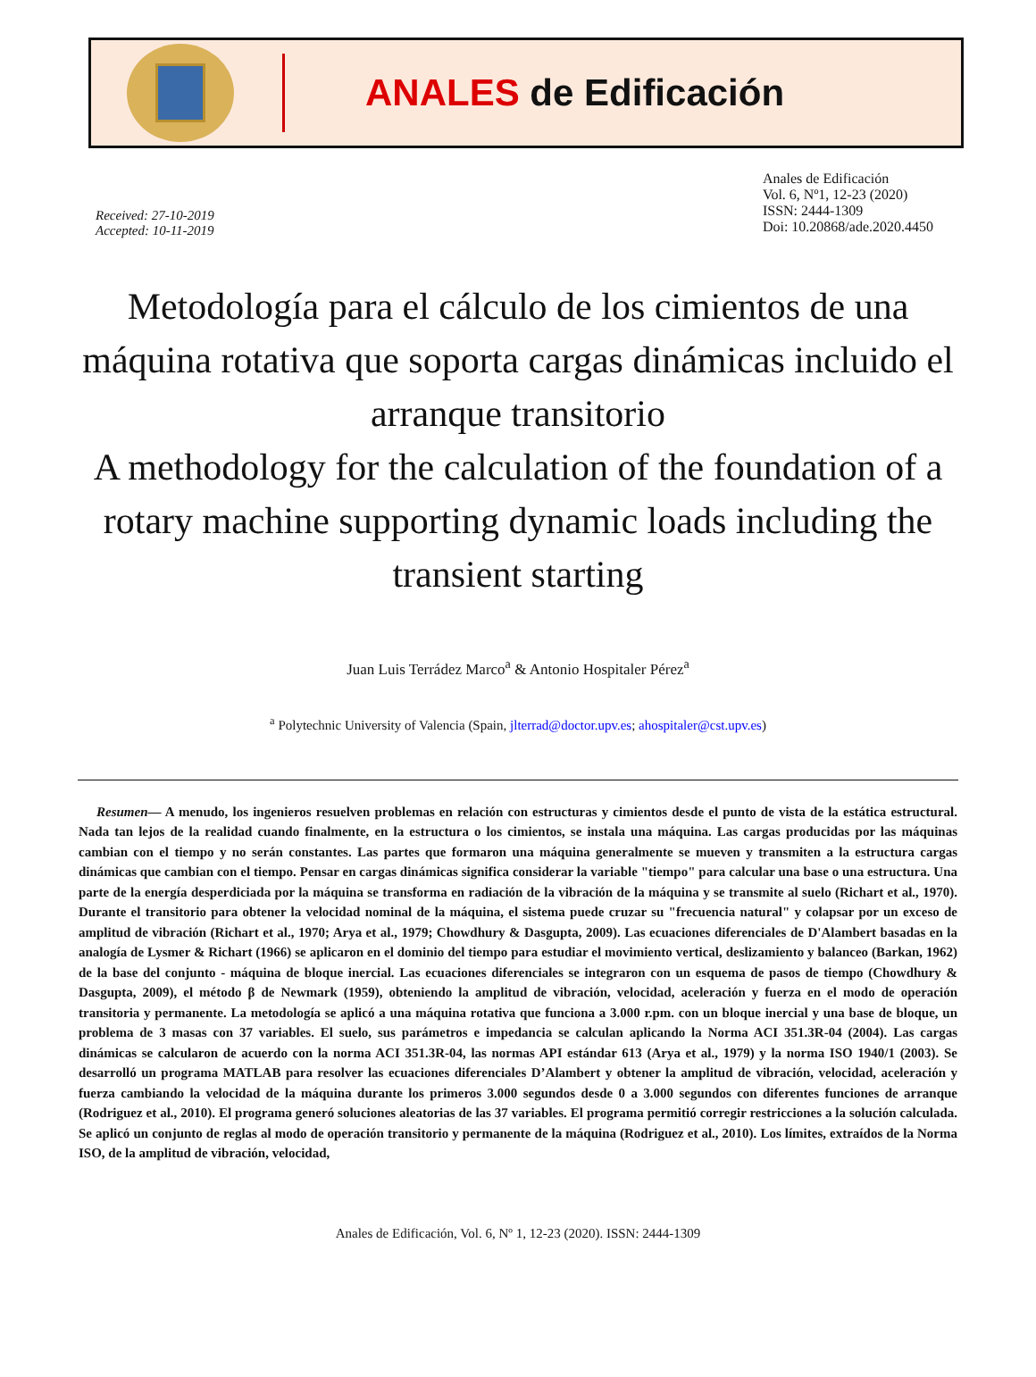ANALES de Edificación
Received: 27-10-2019
Accepted: 10-11-2019
Anales de Edificación
Vol. 6, Nº1, 12-23 (2020)
ISSN: 2444-1309
Doi: 10.20868/ade.2020.4450
Metodología para el cálculo de los cimientos de una máquina rotativa que soporta cargas dinámicas incluido el arranque transitorio
A methodology for the calculation of the foundation of a rotary machine supporting dynamic loads including the transient starting
Juan Luis Terrádez Marco<sup>a</sup> & Antonio Hospitaler Pérez<sup>a</sup>
<sup>a</sup> Polytechnic University of Valencia (Spain, jlterrad@doctor.upv.es; ahospitaler@cst.upv.es)
Resumen— A menudo, los ingenieros resuelven problemas en relación con estructuras y cimientos desde el punto de vista de la estática estructural. Nada tan lejos de la realidad cuando finalmente, en la estructura o los cimientos, se instala una máquina. Las cargas producidas por las máquinas cambian con el tiempo y no serán constantes. Las partes que formaron una máquina generalmente se mueven y transmiten a la estructura cargas dinámicas que cambian con el tiempo. Pensar en cargas dinámicas significa considerar la variable "tiempo" para calcular una base o una estructura. Una parte de la energía desperdiciada por la máquina se transforma en radiación de la vibración de la máquina y se transmite al suelo (Richart et al., 1970). Durante el transitorio para obtener la velocidad nominal de la máquina, el sistema puede cruzar su "frecuencia natural" y colapsar por un exceso de amplitud de vibración (Richart et al., 1970; Arya et al., 1979; Chowdhury & Dasgupta, 2009). Las ecuaciones diferenciales de D'Alambert basadas en la analogía de Lysmer & Richart (1966) se aplicaron en el dominio del tiempo para estudiar el movimiento vertical, deslizamiento y balanceo (Barkan, 1962) de la base del conjunto - máquina de bloque inercial. Las ecuaciones diferenciales se integraron con un esquema de pasos de tiempo (Chowdhury & Dasgupta, 2009), el método β de Newmark (1959), obteniendo la amplitud de vibración, velocidad, aceleración y fuerza en el modo de operación transitoria y permanente. La metodología se aplicó a una máquina rotativa que funciona a 3.000 r.pm. con un bloque inercial y una base de bloque, un problema de 3 masas con 37 variables. El suelo, sus parámetros e impedancia se calculan aplicando la Norma ACI 351.3R-04 (2004). Las cargas dinámicas se calcularon de acuerdo con la norma ACI 351.3R-04, las normas API estándar 613 (Arya et al., 1979) y la norma ISO 1940/1 (2003). Se desarrolló un programa MATLAB para resolver las ecuaciones diferenciales D’Alambert y obtener la amplitud de vibración, velocidad, aceleración y fuerza cambiando la velocidad de la máquina durante los primeros 3.000 segundos desde 0 a 3.000 segundos con diferentes funciones de arranque (Rodriguez et al., 2010). El programa generó soluciones aleatorias de las 37 variables. El programa permitió corregir restricciones a la solución calculada. Se aplicó un conjunto de reglas al modo de operación transitorio y permanente de la máquina (Rodriguez et al., 2010). Los límites, extraídos de la Norma ISO, de la amplitud de vibración, velocidad,
Anales de Edificación, Vol. 6, Nº 1, 12-23 (2020). ISSN: 2444-1309